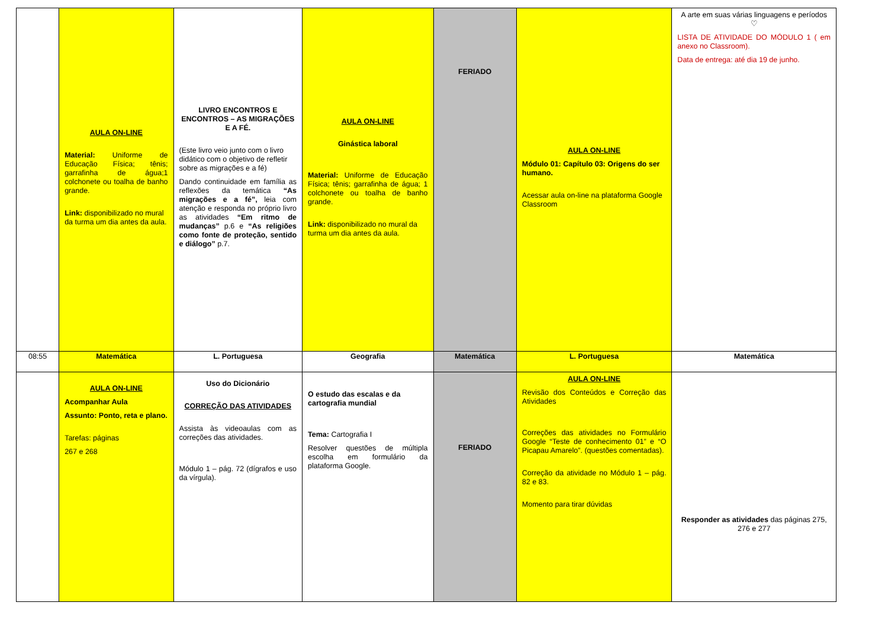| | AULA ON-LINE Material: Uniforme de Educação Física; tênis; garrafinha de água;1 colchonete ou toalha de banho grande. Link: disponibilizado no mural da turma um dia antes da aula. | LIVRO ENCONTROS E ENCONTROS – AS MIGRAÇÕES E A FÉ. (Este livro veio junto com o livro didático com o objetivo de refletir sobre as migrações e a fé) Dando continuidade em família as reflexões da temática “As migrações e a fé”, leia com atenção e responda no próprio livro as atividades “Em ritmo de mudanças” p.6 e “As religiões como fonte de proteção, sentido e diálogo” p.7. | AULA ON-LINE Ginástica laboral Material: Uniforme de Educação Física; tênis; garrafinha de água; 1 colchonete ou toalha de banho grande. Link: disponibilizado no mural da turma um dia antes da aula. | FERIADO | AULA ON-LINE Módulo 01: Capítulo 03: Origens do ser humano. Acessar aula on-line na plataforma Google Classroom | A arte em suas várias linguagens e períodos ♡ LISTA DE ATIVIDADE DO MÓDULO 1 ( em anexo no Classroom). Data de entrega: até dia 19 de junho. |
| 08:55 | Matemática | L. Portuguesa | Geografia | Matemática | L. Portuguesa | Matemática |
| | AULA ON-LINE Acompanhar Aula Assunto: Ponto, reta e plano. Tarefas: páginas 267 e 268 | Uso do Dicionário CORREÇÃO DAS ATIVIDADES Assista às videoaulas com as correções das atividades. Módulo 1 – pág. 72 (dígrafos e uso da vírgula). | O estudo das escalas e da cartografia mundial Tema: Cartografia I Resolver questões de múltipla escolha em formulário da plataforma Google. | FERIADO | AULA ON-LINE Revisão dos Conteúdos e Correção das Atividades Correções das atividades no Formulário Google “Teste de conhecimento 01” e “O Picapau Amarelo”. (questões comentadas). Correção da atividade no Módulo 1 – pág. 82 e 83. Momento para tirar dúvidas | Responder as atividades das páginas 275, 276 e 277 |